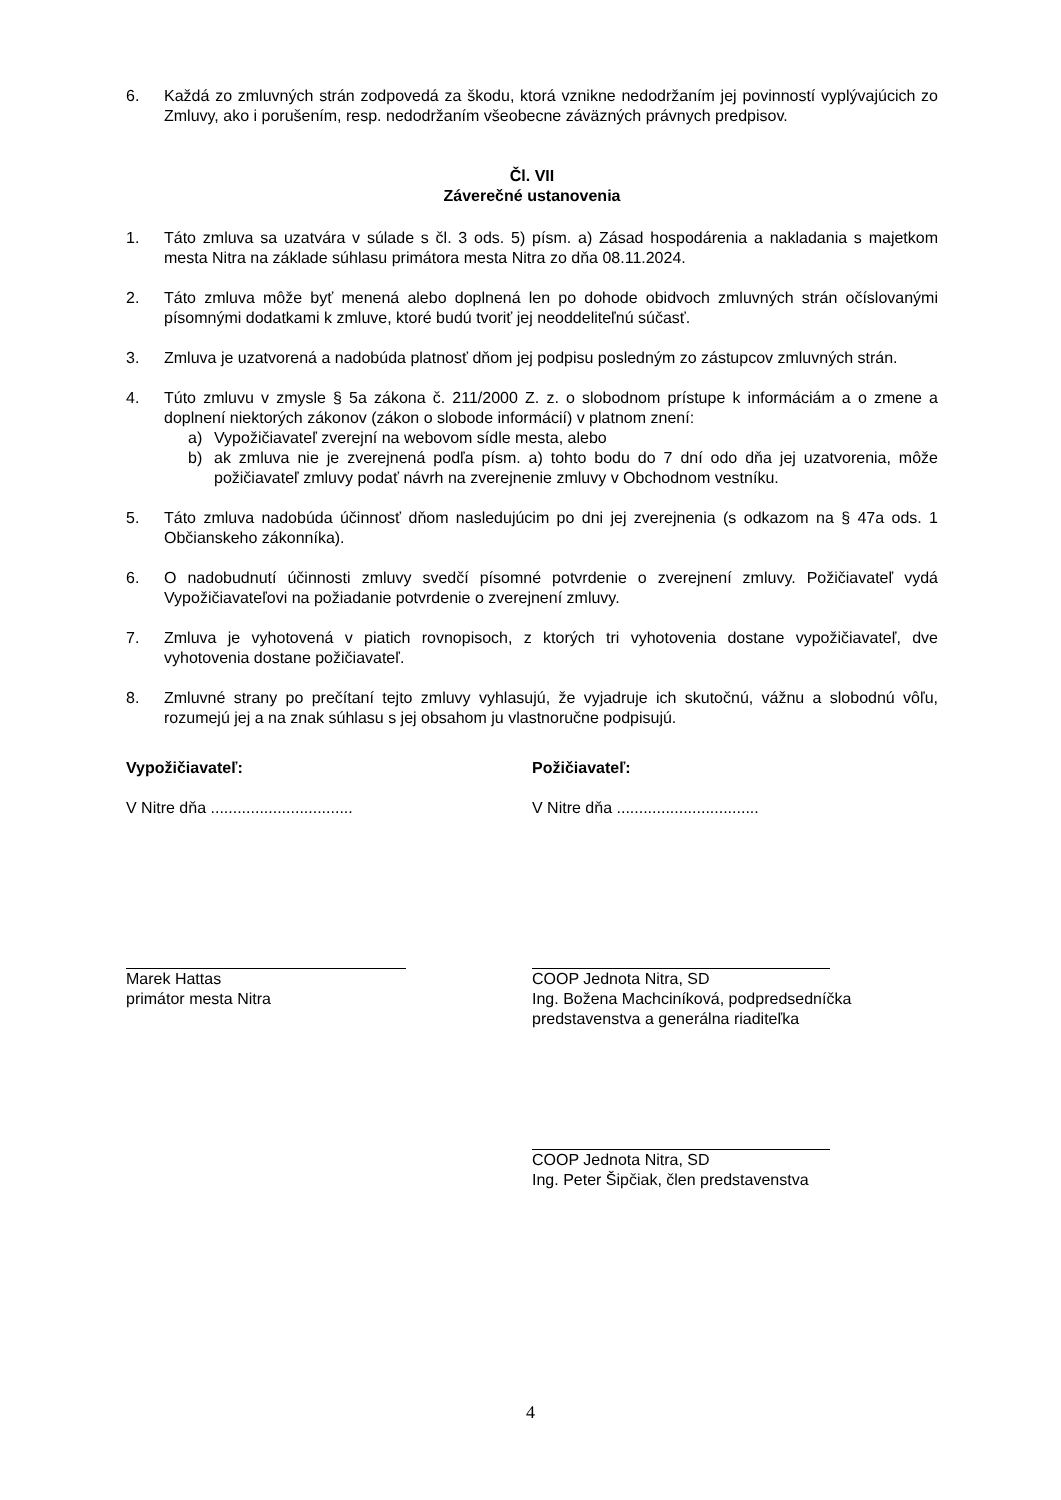6. Každá zo zmluvných strán zodpovedá za škodu, ktorá vznikne nedodržaním jej povinností vyplývajúcich zo Zmluvy, ako i porušením, resp. nedodržaním všeobecne záväzných právnych predpisov.
Čl. VII
Záverečné ustanovenia
1. Táto zmluva sa uzatvára v súlade s čl. 3 ods. 5) písm. a) Zásad hospodárenia a nakladania s majetkom mesta Nitra na základe súhlasu primátora mesta Nitra zo dňa 08.11.2024.
2. Táto zmluva môže byť menená alebo doplnená len po dohode obidvoch zmluvných strán očíslovanými písomnými dodatkami k zmluve, ktoré budú tvoriť jej neoddeliteľnú súčasť.
3. Zmluva je uzatvorená a nadobúda platnosť dňom jej podpisu posledným zo zástupcov zmluvných strán.
4. Túto zmluvu v zmysle § 5a zákona č. 211/2000 Z. z. o slobodnom prístupe k informáciám a o zmene a doplnení niektorých zákonov (zákon o slobode informácií) v platnom znení:
a) Vypožičiavateľ zverejní na webovom sídle mesta, alebo
b) ak zmluva nie je zverejnená podľa písm. a) tohto bodu do 7 dní odo dňa jej uzatvorenia, môže požičiavateľ zmluvy podať návrh na zverejnenie zmluvy v Obchodnom vestníku.
5. Táto zmluva nadobúda účinnosť dňom nasledujúcim po dni jej zverejnenia (s odkazom na § 47a ods. 1 Občianskeho zákonníka).
6. O nadobudnutí účinnosti zmluvy svedčí písomné potvrdenie o zverejnení zmluvy. Požičiavateľ vydá Vypožičiavateľovi na požiadanie potvrdenie o zverejnení zmluvy.
7. Zmluva je vyhotovená v piatich rovnopisoch, z ktorých tri vyhotovenia dostane vypožičiavateľ, dve vyhotovenia dostane požičiavateľ.
8. Zmluvné strany po prečítaní tejto zmluvy vyhlasujú, že vyjadruje ich skutočnú, vážnu a slobodnú vôľu, rozumejú jej a na znak súhlasu s jej obsahom ju vlastnoručne podpisujú.
Vypožičiavateľ:
V Nitre dňa ................................
Marek Hattas
primátor mesta Nitra
Požičiavateľ:
V Nitre dňa ................................
COOP Jednota Nitra, SD
Ing. Božena Machciníková, podpredsedníčka
predstavenstva a generálna riaditeľka
COOP Jednota Nitra, SD
Ing. Peter Šipčiak, člen predstavenstva
4